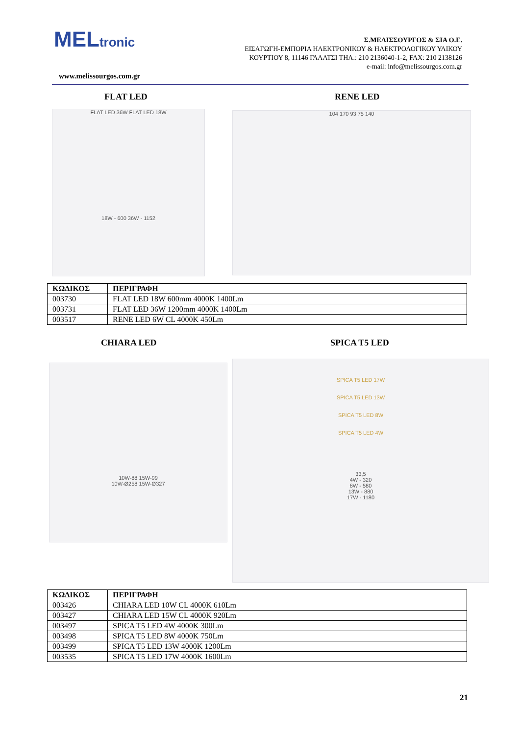MELtronic
www.melissourgos.com.gr
Σ.ΜΕΛΙΣΣΟΥΡΓΟΣ & ΣΙΑ Ο.Ε.
ΕΙΣΑΓΩΓΗ-ΕΜΠΟΡΙΑ ΗΛΕΚΤΡΟΝΙΚΟΥ & ΗΛΕΚΤΡΟΛΟΓΙΚΟΥ ΥΛΙΚΟΥ
ΚΟΥΡΤΙΟΥ 8, 11146 ΓΑΛΑΤΣΙ ΤΗΛ.: 210 2136040-1-2, FAX: 210 2138126
e-mail: info@melissourgos.com.gr
FLAT LED RENE LED
FLAT LED 36W FLAT LED 18W
18W - 600 36W - 1152
104 170 93 75 140
| ΚΩΔΙΚΟΣ | ΠΕΡΙΓΡΑΦΗ |
| --- | --- |
| 003730 | FLAT LED 18W 600mm 4000K 1400Lm |
| 003731 | FLAT LED 36W 1200mm 4000K 1400Lm |
| 003517 | RENE LED 6W CL 4000K 450Lm |
CHIARA LED SPICA T5 LED
10W-88 15W-99
10W-Ø258 15W-Ø327
SPICA T5 LED 17W
SPICA T5 LED 13W
SPICA T5 LED 8W
SPICA T5 LED 4W
33,5
4W - 320
8W - 580
13W - 880
17W - 1180
| ΚΩΔΙΚΟΣ | ΠΕΡΙΓΡΑΦΗ |
| --- | --- |
| 003426 | CHIARA LED 10W CL 4000K 610Lm |
| 003427 | CHIARA LED 15W CL 4000K 920Lm |
| 003497 | SPICA T5 LED 4W 4000K 300Lm |
| 003498 | SPICA T5 LED 8W 4000K 750Lm |
| 003499 | SPICA T5 LED 13W 4000K 1200Lm |
| 003535 | SPICA T5 LED 17W 4000K 1600Lm |
21